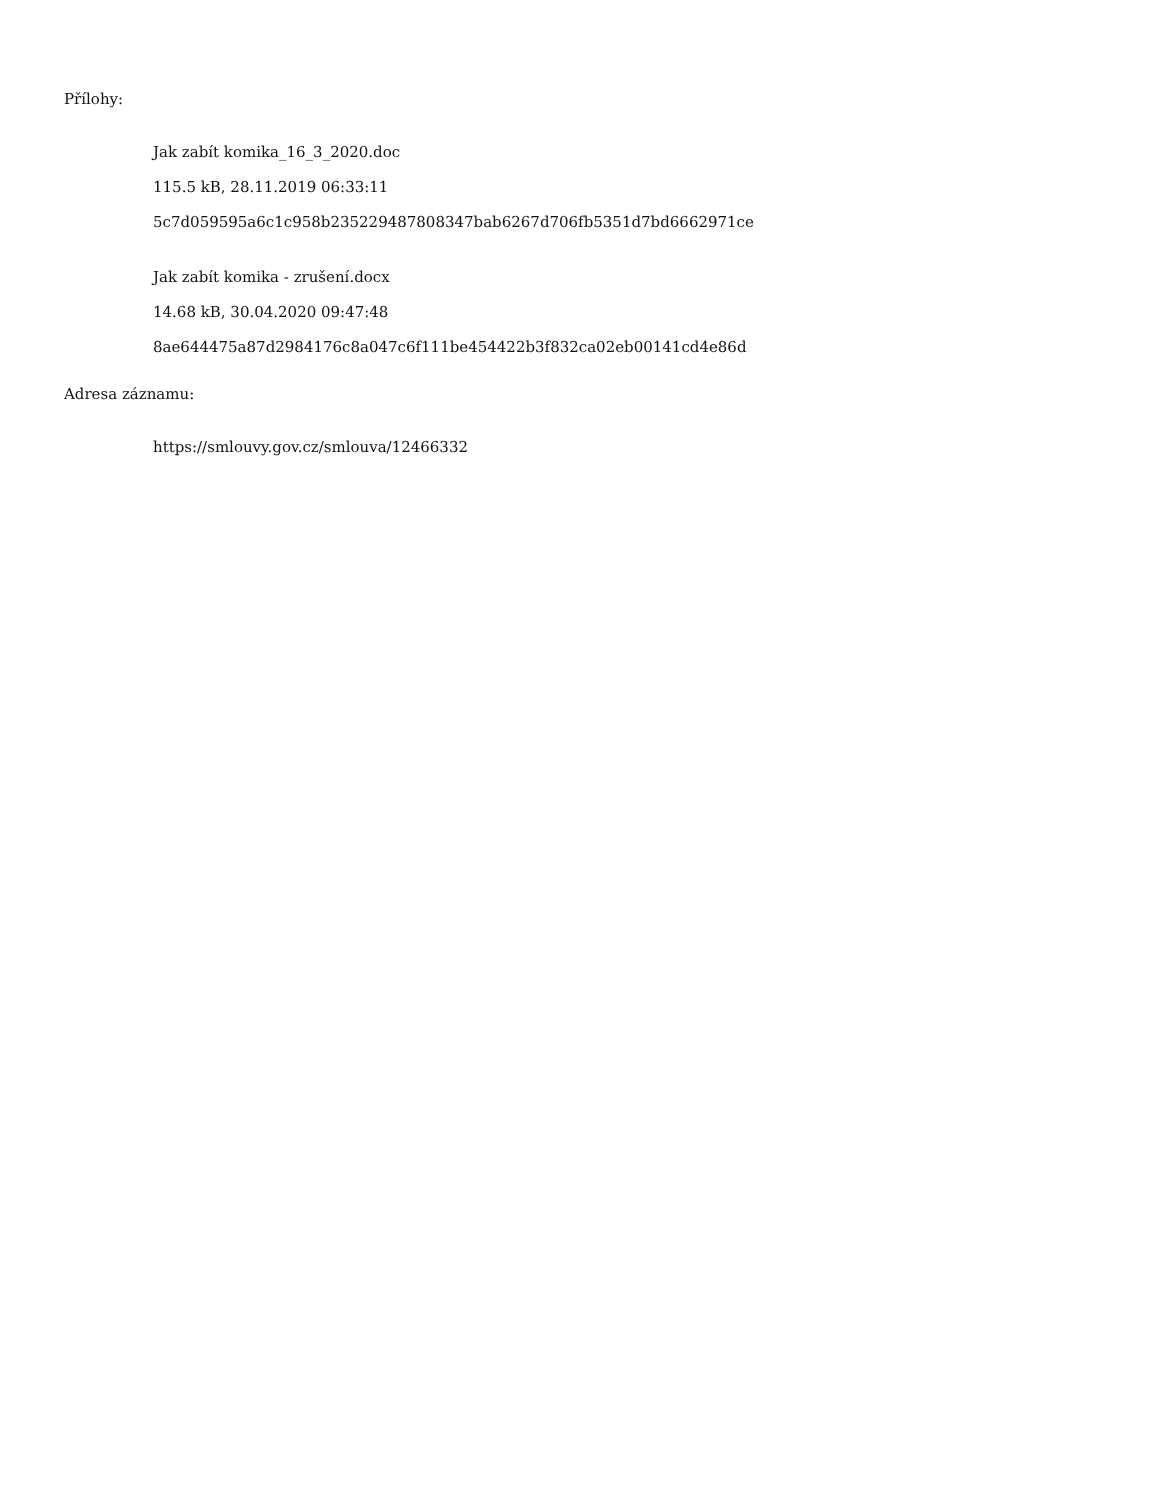Přílohy:
Jak zabít komika_16_3_2020.doc
115.5 kB, 28.11.2019 06:33:11
5c7d059595a6c1c958b235229487808347bab6267d706fb5351d7bd6662971ce
Jak zabít komika - zrušení.docx
14.68 kB, 30.04.2020 09:47:48
8ae644475a87d2984176c8a047c6f111be454422b3f832ca02eb00141cd4e86d
Adresa záznamu:
https://smlouvy.gov.cz/smlouva/12466332